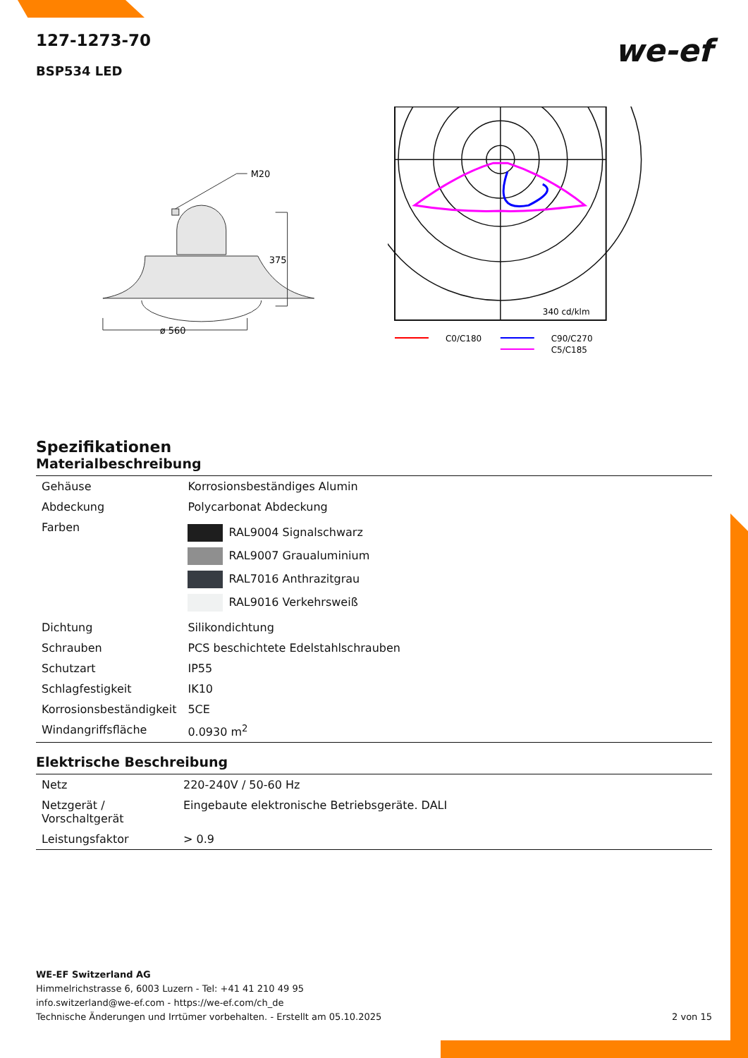127-1273-70
we-ef
BSP534 LED
M20
375
ø 560
C0/C180
C90/C270
C5/C185
340 cd/klm
Spezifikationen
Materialbeschreibung
| Gehäuse | Korrosionsbeständiges Alumin |
| Abdeckung | Polycarbonat Abdeckung |
| Farben | RAL9004 Signalschwarz RAL9007 Graualuminium RAL7016 Anthrazitgrau RAL9016 Verkehrsweiß |
| Dichtung | Silikondichtung |
| Schrauben | PCS beschichtete Edelstahlschrauben |
| Schutzart | IP55 |
| Schlagfestigkeit | IK10 |
| Korrosionsbeständigkeit | 5CE |
| Windangriffsfläche | 0.0930 m<sup>2</sup> |
Elektrische Beschreibung
| Netz | 220-240V / 50-60 Hz |
| Netzgerät / Vorschaltgerät | Eingebaute elektronische Betriebsgeräte. DALI |
| Leistungsfaktor | > 0.9 |
WE-EF Switzerland AG
Himmelrichstrasse 6, 6003 Luzern - Tel: +41 41 210 49 95
info.switzerland@we-ef.com - https://we-ef.com/ch_de
Technische Änderungen und Irrtümer vorbehalten. - Erstellt am 05.10.2025 2 von 15